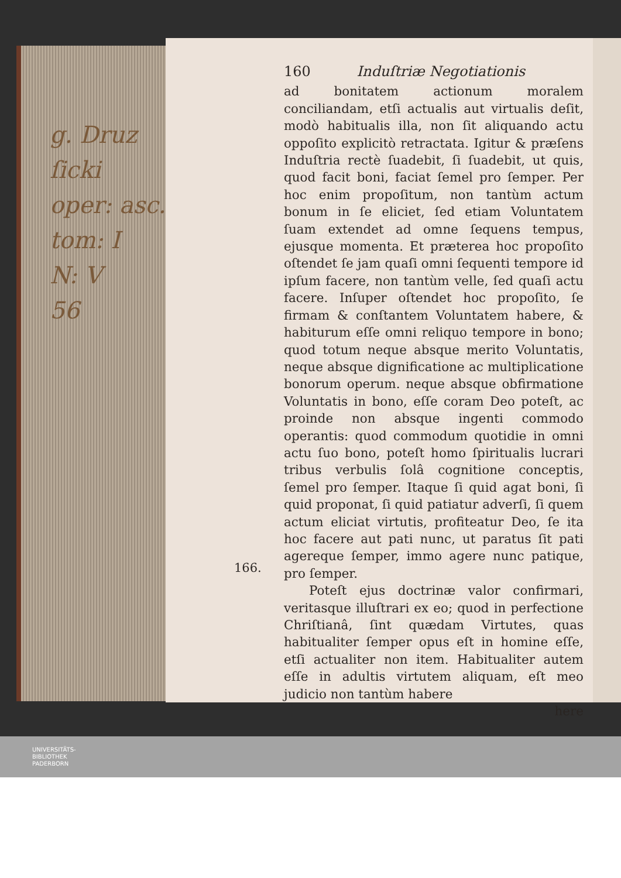g. Druz
ſicki
oper: asc.
tom: I
N: V
56
160 Induſtriæ Negotiationis
ad bonitatem actionum moralem conciliandam, etſi actualis aut virtualis deſit, modò habitualis illa, non ſit aliquando actu oppoſito explicitò retractata. Igitur & præſens Induſtria rectè ſuadebit, ſi ſuadebit, ut quis, quod facit boni, faciat ſemel pro ſemper. Per hoc enim propoſitum, non tantùm actum bonum in ſe eliciet, ſed etiam Voluntatem ſuam extendet ad omne ſequens tempus, ejusque momenta. Et præterea hoc propoſito oſtendet ſe jam quaſi omni ſequenti tempore id ipſum facere, non tantùm velle, ſed quaſi actu facere. Inſuper oſtendet hoc propoſito, ſe firmam & conſtantem Voluntatem habere, & habiturum eſſe omni reliquo tempore in bono; quod totum neque absque merito Voluntatis, neque absque dignificatione ac multiplicatione bonorum operum. neque absque obfirmatione Voluntatis in bono, eſſe coram Deo poteſt, ac proinde non absque ingenti commodo operantis: quod commodum quotidie in omni actu ſuo bono, poteſt homo ſpiritualis lucrari tribus verbulis ſolâ cognitione conceptis, ſemel pro ſemper. Itaque ſi quid agat boni, ſi quid proponat, ſi quid patiatur adverſi, ſi quem actum eliciat virtutis, profiteatur Deo, ſe ita hoc facere aut pati nunc, ut paratus ſit pati agereque ſemper, immo agere nunc patique, pro ſemper.
  Poteſt ejus doctrinæ valor confirmari, veritasque illuſtrari ex eo; quod in perfectione Chriſtianâ, ſint quædam Virtutes, quas habitualiter ſemper opus eſt in homine eſſe, etſi actualiter non item. Habitualiter autem eſſe in adultis virtutem aliquam, eſt meo judicio non tantùm habere
here
166.
UNIVERSITÄTS-
BIBLIOTHEK
PADERBORN